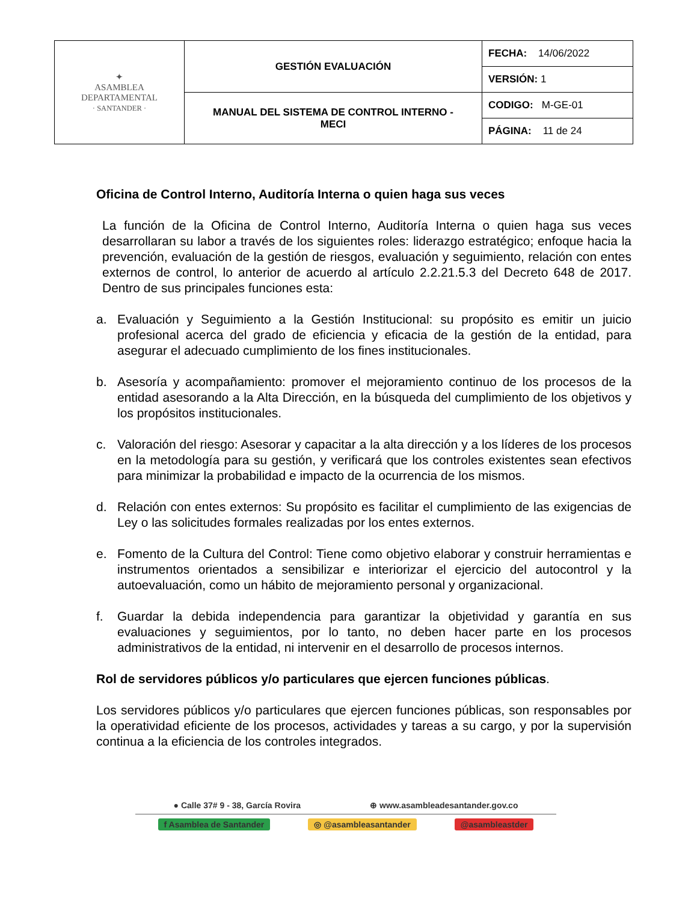| ✦ ASAMBLEA DEPARTAMENTAL · SANTANDER · | GESTIÓN EVALUACIÓN | FECHA: 14/06/2022 |
| | | VERSIÓN: 1 |
| | MANUAL DEL SISTEMA DE CONTROL INTERNO - MECI | CODIGO: M-GE-01 |
| | | PÁGINA: 11 de 24 |
Oficina de Control Interno, Auditoría Interna o quien haga sus veces
La función de la Oficina de Control Interno, Auditoría Interna o quien haga sus veces desarrollaran su labor a través de los siguientes roles: liderazgo estratégico; enfoque hacia la prevención, evaluación de la gestión de riesgos, evaluación y seguimiento, relación con entes externos de control, lo anterior de acuerdo al artículo 2.2.21.5.3 del Decreto 648 de 2017. Dentro de sus principales funciones esta:
a. Evaluación y Seguimiento a la Gestión Institucional: su propósito es emitir un juicio profesional acerca del grado de eficiencia y eficacia de la gestión de la entidad, para asegurar el adecuado cumplimiento de los fines institucionales.
b. Asesoría y acompañamiento: promover el mejoramiento continuo de los procesos de la entidad asesorando a la Alta Dirección, en la búsqueda del cumplimiento de los objetivos y los propósitos institucionales.
c. Valoración del riesgo: Asesorar y capacitar a la alta dirección y a los líderes de los procesos en la metodología para su gestión, y verificará que los controles existentes sean efectivos para minimizar la probabilidad e impacto de la ocurrencia de los mismos.
d. Relación con entes externos: Su propósito es facilitar el cumplimiento de las exigencias de Ley o las solicitudes formales realizadas por los entes externos.
e. Fomento de la Cultura del Control: Tiene como objetivo elaborar y construir herramientas e instrumentos orientados a sensibilizar e interiorizar el ejercicio del autocontrol y la autoevaluación, como un hábito de mejoramiento personal y organizacional.
f. Guardar la debida independencia para garantizar la objetividad y garantía en sus evaluaciones y seguimientos, por lo tanto, no deben hacer parte en los procesos administrativos de la entidad, ni intervenir en el desarrollo de procesos internos.
Rol de servidores públicos y/o particulares que ejercen funciones públicas.
Los servidores públicos y/o particulares que ejercen funciones públicas, son responsables por la operatividad eficiente de los procesos, actividades y tareas a su cargo, y por la supervisión continua a la eficiencia de los controles integrados.
● Calle 37# 9 - 38, García Rovira ⊕ www.asambleadesantander.gov.co
f Asamblea de Santander ◎ @asambleasantander @asambleastder